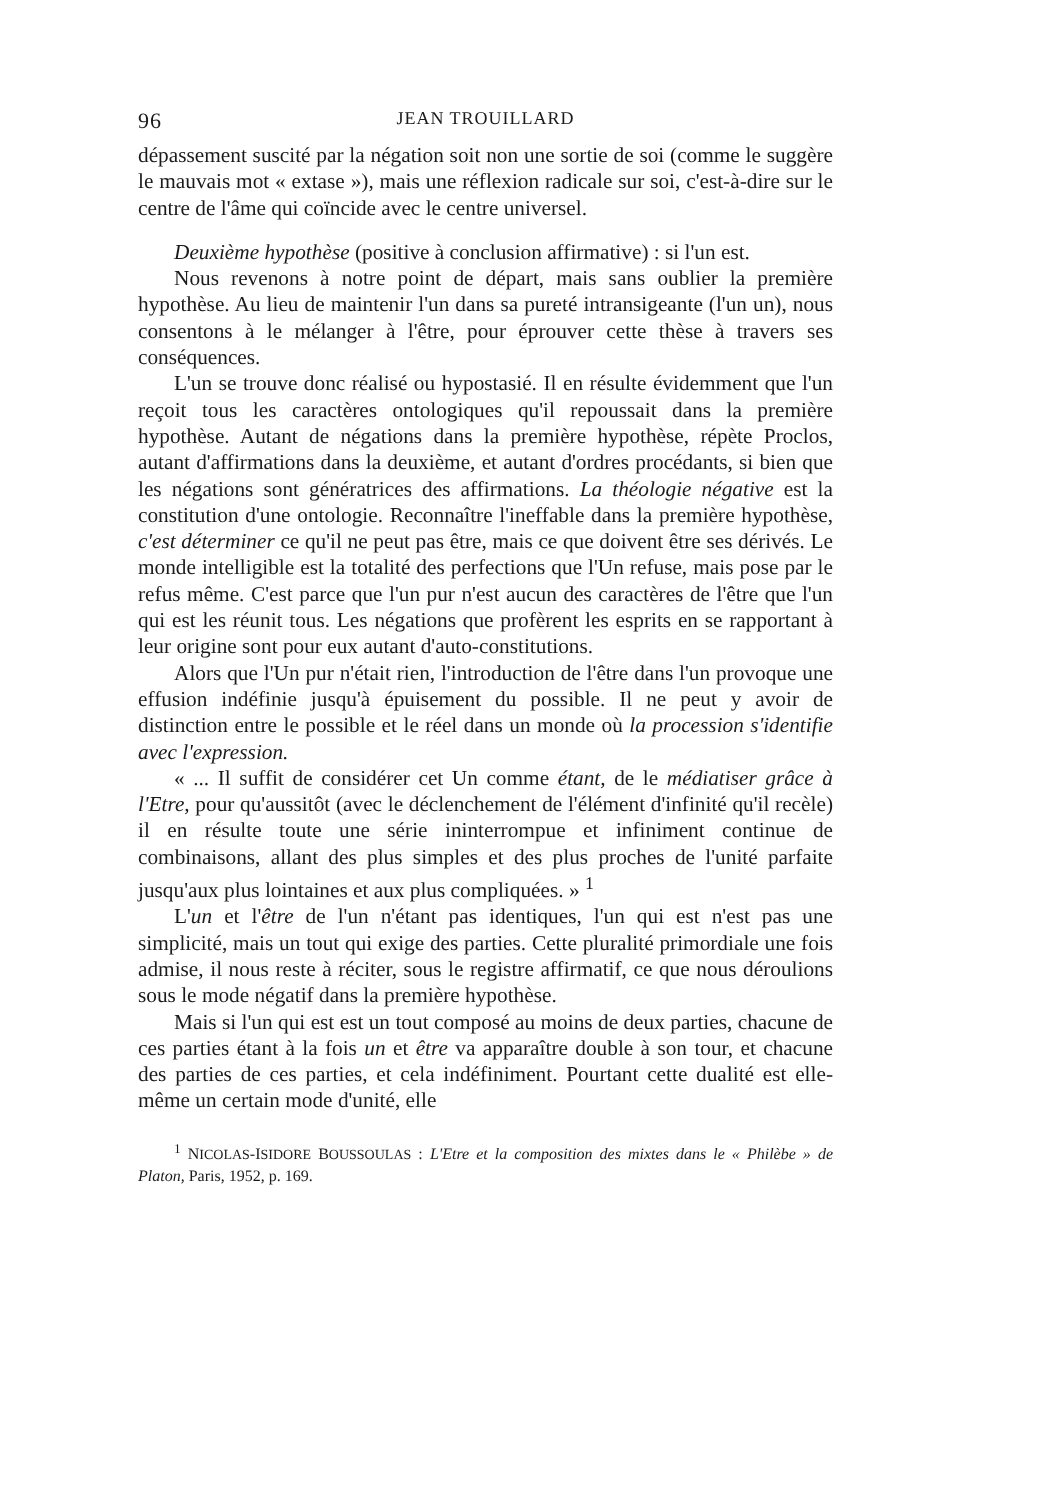96 JEAN TROUILLARD
dépassement suscité par la négation soit non une sortie de soi (comme le suggère le mauvais mot « extase »), mais une réflexion radicale sur soi, c'est-à-dire sur le centre de l'âme qui coïncide avec le centre universel.
Deuxième hypothèse (positive à conclusion affirmative) : si l'un est.
Nous revenons à notre point de départ, mais sans oublier la première hypothèse. Au lieu de maintenir l'un dans sa pureté intransigeante (l'un un), nous consentons à le mélanger à l'être, pour éprouver cette thèse à travers ses conséquences.
L'un se trouve donc réalisé ou hypostasié. Il en résulte évidemment que l'un reçoit tous les caractères ontologiques qu'il repoussait dans la première hypothèse. Autant de négations dans la première hypothèse, répète Proclos, autant d'affirmations dans la deuxième, et autant d'ordres procédants, si bien que les négations sont génératrices des affirmations. La théologie négative est la constitution d'une ontologie. Reconnaître l'ineffable dans la première hypothèse, c'est déterminer ce qu'il ne peut pas être, mais ce que doivent être ses dérivés. Le monde intelligible est la totalité des perfections que l'Un refuse, mais pose par le refus même. C'est parce que l'un pur n'est aucun des caractères de l'être que l'un qui est les réunit tous. Les négations que profèrent les esprits en se rapportant à leur origine sont pour eux autant d'auto-constitutions.
Alors que l'Un pur n'était rien, l'introduction de l'être dans l'un provoque une effusion indéfinie jusqu'à épuisement du possible. Il ne peut y avoir de distinction entre le possible et le réel dans un monde où la procession s'identifie avec l'expression.
« ... Il suffit de considérer cet Un comme étant, de le médiatiser grâce à l'Etre, pour qu'aussitôt (avec le déclenchement de l'élément d'infinité qu'il recèle) il en résulte toute une série ininterrompue et infiniment continue de combinaisons, allant des plus simples et des plus proches de l'unité parfaite jusqu'aux plus lointaines et aux plus compliquées. » <sup>1</sup>
L'un et l'être de l'un n'étant pas identiques, l'un qui est n'est pas une simplicité, mais un tout qui exige des parties. Cette pluralité primordiale une fois admise, il nous reste à réciter, sous le registre affirmatif, ce que nous déroulions sous le mode négatif dans la première hypothèse.
Mais si l'un qui est est un tout composé au moins de deux parties, chacune de ces parties étant à la fois un et être va apparaître double à son tour, et chacune des parties de ces parties, et cela indéfiniment. Pourtant cette dualité est elle-même un certain mode d'unité, elle
<sup>1</sup> NICOLAS-ISIDORE BOUSSOULAS : L'Etre et la composition des mixtes dans le « Philèbe » de Platon, Paris, 1952, p. 169.